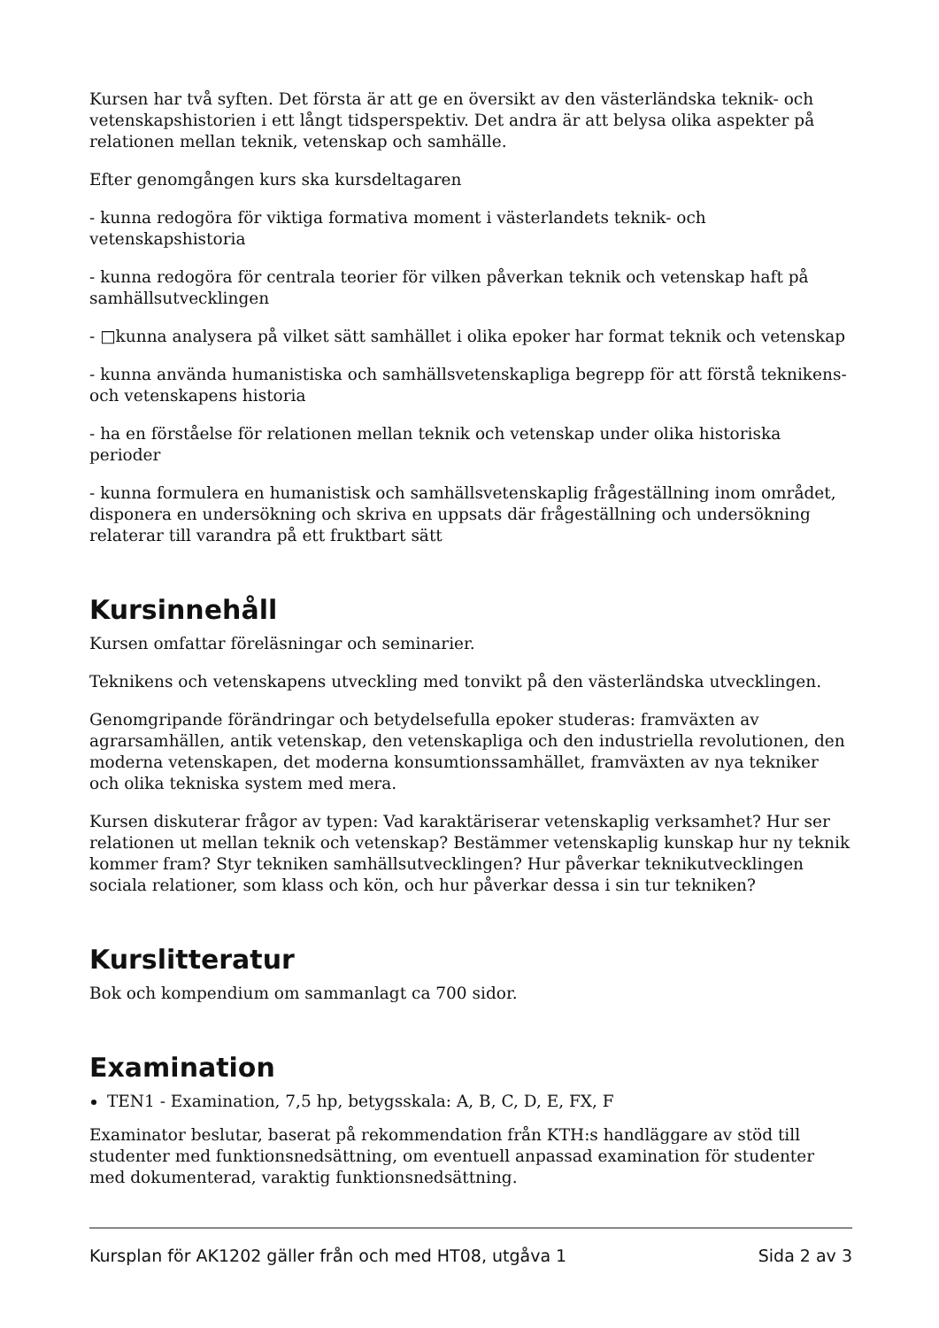Kursen har två syften. Det första är att ge en översikt av den västerländska teknik- och vetenskapshistorien i ett långt tidsperspektiv. Det andra är att belysa olika aspekter på relationen mellan teknik, vetenskap och samhälle.
Efter genomgången kurs ska kursdeltagaren
- kunna redogöra för viktiga formativa moment i västerlandets teknik- och vetenskapshistoria
- kunna redogöra för centrala teorier för vilken påverkan teknik och vetenskap haft på samhällsutvecklingen
- □kunna analysera på vilket sätt samhället i olika epoker har format teknik och vetenskap
- kunna använda humanistiska och samhällsvetenskapliga begrepp för att förstå teknikens- och vetenskapens historia
- ha en förståelse för relationen mellan teknik och vetenskap under olika historiska perioder
- kunna formulera en humanistisk och samhällsvetenskaplig frågeställning inom området, disponera en undersökning och skriva en uppsats där frågeställning och undersökning relaterar till varandra på ett fruktbart sätt
Kursinnehåll
Kursen omfattar föreläsningar och seminarier.
Teknikens och vetenskapens utveckling med tonvikt på den västerländska utvecklingen.
Genomgripande förändringar och betydelsefulla epoker studeras: framväxten av agrarsamhällen, antik vetenskap, den vetenskapliga och den industriella revolutionen, den moderna vetenskapen, det moderna konsumtionssamhället, framväxten av nya tekniker och olika tekniska system med mera.
Kursen diskuterar frågor av typen: Vad karaktäriserar vetenskaplig verksamhet? Hur ser relationen ut mellan teknik och vetenskap? Bestämmer vetenskaplig kunskap hur ny teknik kommer fram? Styr tekniken samhällsutvecklingen? Hur påverkar teknikutvecklingen sociala relationer, som klass och kön, och hur påverkar dessa i sin tur tekniken?
Kurslitteratur
Bok och kompendium om sammanlagt ca 700 sidor.
Examination
TEN1 - Examination, 7,5 hp, betygsskala: A, B, C, D, E, FX, F
Examinator beslutar, baserat på rekommendation från KTH:s handläggare av stöd till studenter med funktionsnedsättning, om eventuell anpassad examination för studenter med dokumenterad, varaktig funktionsnedsättning.
Kursplan för AK1202 gäller från och med HT08, utgåva 1 Sida 2 av 3